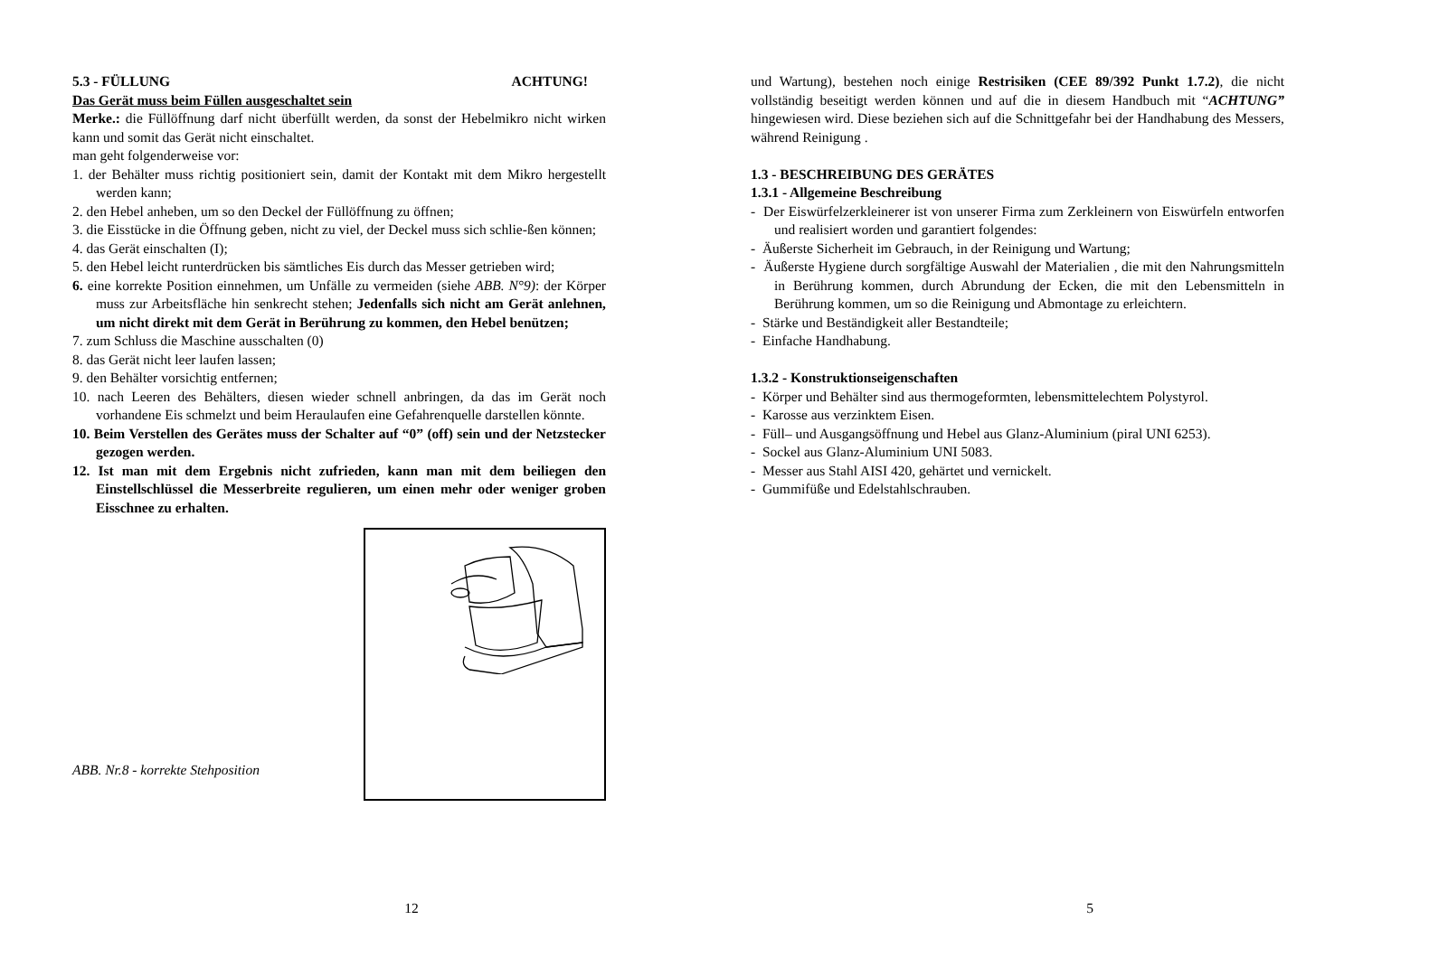5.3 - FÜLLUNG ACHTUNG!
Das Gerät muss beim Füllen ausgeschaltet sein
Merke.: die Füllöffnung darf nicht überfüllt werden, da sonst der Hebelmikro nicht wirken kann und somit das Gerät nicht einschaltet.
man geht folgenderweise vor:
1. der Behälter muss richtig positioniert sein, damit der Kontakt mit dem Mikro hergestellt werden kann;
2. den Hebel anheben, um so den Deckel der Füllöffnung zu öffnen;
3. die Eisstücke in die Öffnung geben, nicht zu viel, der Deckel muss sich schlie-ßen können;
4. das Gerät einschalten (I);
5. den Hebel leicht runterdrücken bis sämtliches Eis durch das Messer getrieben wird;
6. eine korrekte Position einnehmen, um Unfälle zu vermeiden (siehe ABB. N°9): der Körper muss zur Arbeitsfläche hin senkrecht stehen; Jedenfalls sich nicht am Gerät anlehnen, um nicht direkt mit dem Gerät in Berührung zu kommen, den Hebel benützen;
7. zum Schluss die Maschine ausschalten (0)
8. das Gerät nicht leer laufen lassen;
9. den Behälter vorsichtig entfernen;
10. nach Leeren des Behälters, diesen wieder schnell anbringen, da das im Gerät noch vorhandene Eis schmelzt und beim Heraulaufen eine Gefahrenquelle darstellen könnte.
10. Beim Verstellen des Gerätes muss der Schalter auf “0” (off) sein und der Netzstecker gezogen werden.
12. Ist man mit dem Ergebnis nicht zufrieden, kann man mit dem beiliegen den Einstellschlüssel die Messerbreite regulieren, um einen mehr oder weniger groben Eisschnee zu erhalten.
ABB. Nr.8 - korrekte Stehposition
12
und Wartung), bestehen noch einige Restrisiken (CEE 89/392 Punkt 1.7.2), die nicht vollständig beseitigt werden können und auf die in diesem Handbuch mit “ACHTUNG” hingewiesen wird. Diese beziehen sich auf die Schnittgefahr bei der Handhabung des Messers, während Reinigung .
1.3 - BESCHREIBUNG DES GERÄTES
1.3.1 - Allgemeine Beschreibung
- Der Eiswürfelzerkleinerer ist von unserer Firma zum Zerkleinern von Eiswürfeln entworfen und realisiert worden und garantiert folgendes:
- Äußerste Sicherheit im Gebrauch, in der Reinigung und Wartung;
- Äußerste Hygiene durch sorgfältige Auswahl der Materialien , die mit den Nahrungsmitteln in Berührung kommen, durch Abrundung der Ecken, die mit den Lebensmitteln in Berührung kommen, um so die Reinigung und Abmontage zu erleichtern.
- Stärke und Beständigkeit aller Bestandteile;
- Einfache Handhabung.
1.3.2 - Konstruktionseigenschaften
- Körper und Behälter sind aus thermogeformten, lebensmittelechtem Polystyrol.
- Karosse aus verzinktem Eisen.
- Füll– und Ausgangsöffnung und Hebel aus Glanz-Aluminium (piral UNI 6253).
- Sockel aus Glanz-Aluminium UNI 5083.
- Messer aus Stahl AISI 420, gehärtet und vernickelt.
- Gummifüße und Edelstahlschrauben.
5